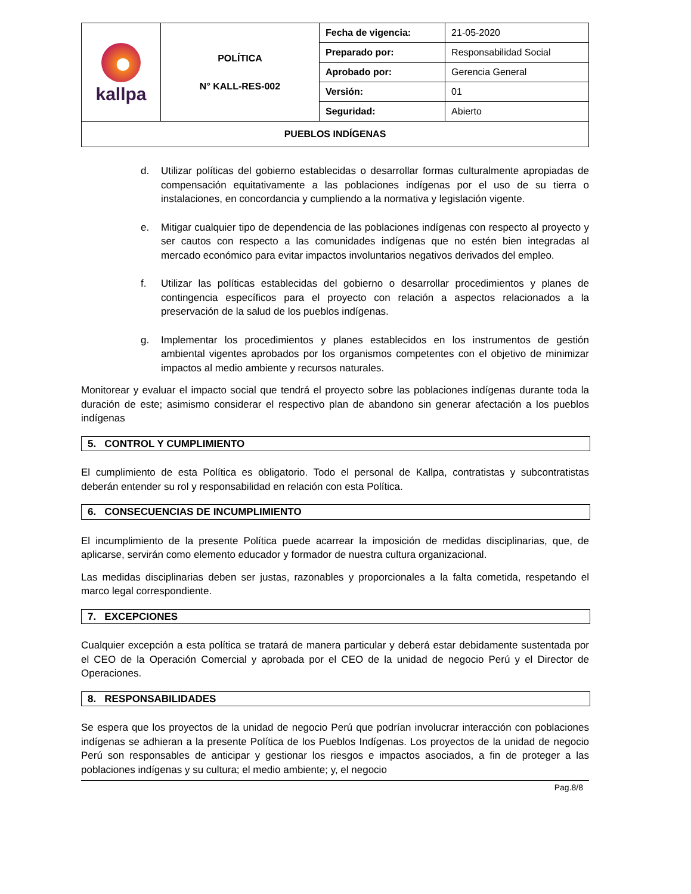| kallpa | POLÍTICA N° KALL-RES-002 | Fecha de vigencia: | 21-05-2020 |
| | | Preparado por: | Responsabilidad Social |
| | | Aprobado por: | Gerencia General |
| | | Versión: | 01 |
| | | Seguridad: | Abierto |
| PUEBLOS INDÍGENAS | | | |
d. Utilizar políticas del gobierno establecidas o desarrollar formas culturalmente apropiadas de compensación equitativamente a las poblaciones indígenas por el uso de su tierra o instalaciones, en concordancia y cumpliendo a la normativa y legislación vigente.
e. Mitigar cualquier tipo de dependencia de las poblaciones indígenas con respecto al proyecto y ser cautos con respecto a las comunidades indígenas que no estén bien integradas al mercado económico para evitar impactos involuntarios negativos derivados del empleo.
f. Utilizar las políticas establecidas del gobierno o desarrollar procedimientos y planes de contingencia específicos para el proyecto con relación a aspectos relacionados a la preservación de la salud de los pueblos indígenas.
g. Implementar los procedimientos y planes establecidos en los instrumentos de gestión ambiental vigentes aprobados por los organismos competentes con el objetivo de minimizar impactos al medio ambiente y recursos naturales.
Monitorear y evaluar el impacto social que tendrá el proyecto sobre las poblaciones indígenas durante toda la duración de este; asimismo considerar el respectivo plan de abandono sin generar afectación a los pueblos indígenas
5. CONTROL Y CUMPLIMIENTO
El cumplimiento de esta Política es obligatorio. Todo el personal de Kallpa, contratistas y subcontratistas deberán entender su rol y responsabilidad en relación con esta Política.
6. CONSECUENCIAS DE INCUMPLIMIENTO
El incumplimiento de la presente Política puede acarrear la imposición de medidas disciplinarias, que, de aplicarse, servirán como elemento educador y formador de nuestra cultura organizacional.
Las medidas disciplinarias deben ser justas, razonables y proporcionales a la falta cometida, respetando el marco legal correspondiente.
7. EXCEPCIONES
Cualquier excepción a esta política se tratará de manera particular y deberá estar debidamente sustentada por el CEO de la Operación Comercial y aprobada por el CEO de la unidad de negocio Perú y el Director de Operaciones.
8. RESPONSABILIDADES
Se espera que los proyectos de la unidad de negocio Perú que podrían involucrar interacción con poblaciones indígenas se adhieran a la presente Política de los Pueblos Indígenas. Los proyectos de la unidad de negocio Perú son responsables de anticipar y gestionar los riesgos e impactos asociados, a fin de proteger a las poblaciones indígenas y su cultura; el medio ambiente; y, el negocio
Pag.8/8